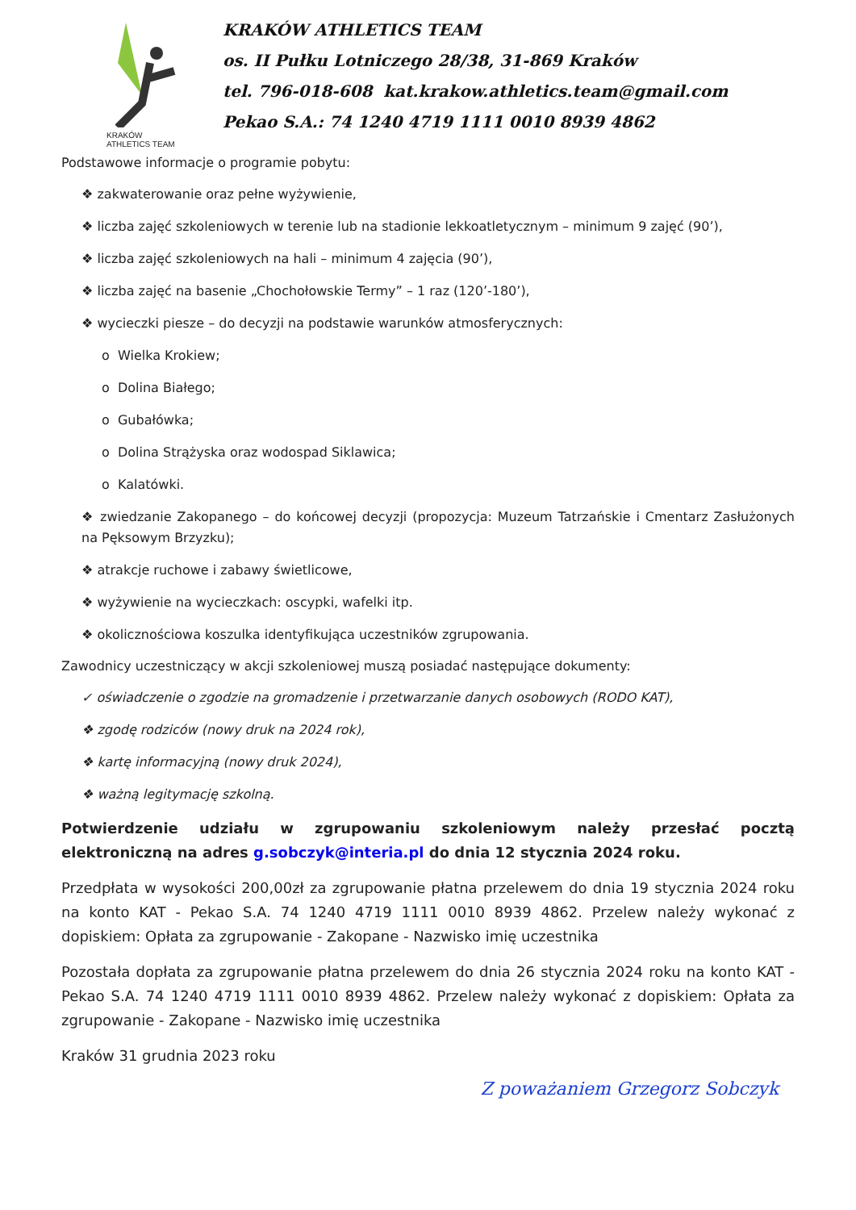KRAKÓW
ATHLETICS TEAM
KRAKÓW ATHLETICS TEAM
os. II Pułku Lotniczego 28/38, 31-869 Kraków
tel. 796-018-608 kat.krakow.athletics.team@gmail.com
Pekao S.A.: 74 1240 4719 1111 0010 8939 4862
Podstawowe informacje o programie pobytu:
❖ zakwaterowanie oraz pełne wyżywienie,
❖ liczba zajęć szkoleniowych w terenie lub na stadionie lekkoatletycznym – minimum 9 zajęć (90’),
❖ liczba zajęć szkoleniowych na hali – minimum 4 zajęcia (90’),
❖ liczba zajęć na basenie „Chochołowskie Termy” – 1 raz (120’-180’),
❖ wycieczki piesze – do decyzji na podstawie warunków atmosferycznych:
o Wielka Krokiew;
o Dolina Białego;
o Gubałówka;
o Dolina Strążyska oraz wodospad Siklawica;
o Kalatówki.
❖ zwiedzanie Zakopanego – do końcowej decyzji (propozycja: Muzeum Tatrzańskie i Cmentarz Zasłużonych na Pęksowym Brzyzku);
❖ atrakcje ruchowe i zabawy świetlicowe,
❖ wyżywienie na wycieczkach: oscypki, wafelki itp.
❖ okolicznościowa koszulka identyfikująca uczestników zgrupowania.
Zawodnicy uczestniczący w akcji szkoleniowej muszą posiadać następujące dokumenty:
✓ oświadczenie o zgodzie na gromadzenie i przetwarzanie danych osobowych (RODO KAT),
❖ zgodę rodziców (nowy druk na 2024 rok),
❖ kartę informacyjną (nowy druk 2024),
❖ ważną legitymację szkolną.
Potwierdzenie udziału w zgrupowaniu szkoleniowym należy przesłać pocztą elektroniczną na adres g.sobczyk@interia.pl do dnia 12 stycznia 2024 roku.
Przedpłata w wysokości 200,00zł za zgrupowanie płatna przelewem do dnia 19 stycznia 2024 roku na konto KAT - Pekao S.A. 74 1240 4719 1111 0010 8939 4862. Przelew należy wykonać z dopiskiem: Opłata za zgrupowanie - Zakopane - Nazwisko imię uczestnika
Pozostała dopłata za zgrupowanie płatna przelewem do dnia 26 stycznia 2024 roku na konto KAT - Pekao S.A. 74 1240 4719 1111 0010 8939 4862. Przelew należy wykonać z dopiskiem: Opłata za zgrupowanie - Zakopane - Nazwisko imię uczestnika
Kraków 31 grudnia 2023 roku
Z poważaniem Grzegorz Sobczyk